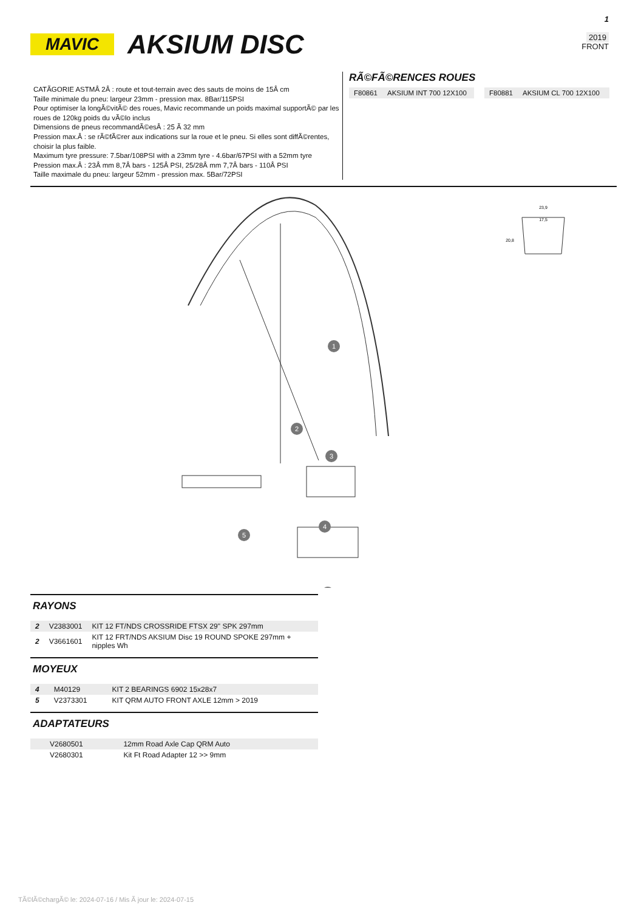MAVIC
AKSIUM DISC
1
2019
FRONT
CATÃGORIE ASTMÂ 2Â : route et tout-terrain avec des sauts de moins de 15Â cm
Taille minimale du pneu: largeur 23mm - pression max. 8Bar/115PSI
Pour optimiser la longÃ©vitÃ© des roues, Mavic recommande un poids maximal supportÃ© par les roues de 120kg poids du vÃ©lo inclus
Dimensions de pneus recommandÃ©esÂ : 25 Ã 32 mm
Pression max.Â : se rÃ©fÃ©rer aux indications sur la roue et le pneu. Si elles sont diffÃ©rentes, choisir la plus faible.
Maximum tyre pressure: 7.5bar/108PSI with a 23mm tyre - 4.6bar/67PSI with a 52mm tyre
Pression max.Â : 23Â mm 8,7Â bars - 125Â PSI, 25/28Â mm 7,7Â bars - 110Â PSI
Taille maximale du pneu: largeur 52mm - pression max. 5Bar/72PSI
RÃ©FÃ©RENCES ROUES
| F80861 | AKSIUM INT 700 12X100 | | F80881 | AKSIUM CL 700 12X100 |
1
2
3
4
5
23,9
17,5
20,8
RAYONS
| 2 | V2383001 | KIT 12 FT/NDS CROSSRIDE FTSX 29'' SPK 297mm |
| 2 | V3661601 | KIT 12 FRT/NDS AKSIUM Disc 19 ROUND SPOKE 297mm + nipples Wh |
MOYEUX
| 4 | M40129 | KIT 2 BEARINGS 6902 15x28x7 |
| 5 | V2373301 | KIT QRM AUTO FRONT AXLE 12mm > 2019 |
ADAPTATEURS
| | V2680501 | 12mm Road Axle Cap QRM Auto |
| | V2680301 | Kit Ft Road Adapter 12 >> 9mm |
TÃ©lÃ©chargÃ© le: 2024-07-16 / Mis Ã jour le: 2024-07-15